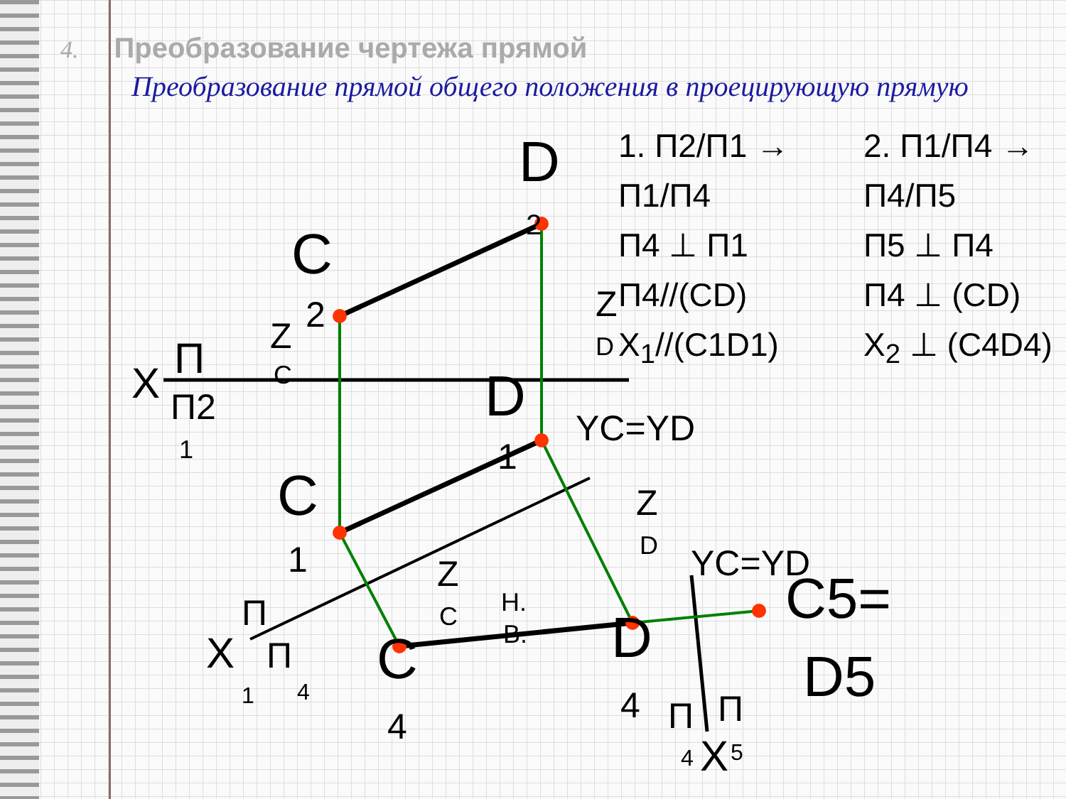4. Преобразование чертежа прямой
Преобразование прямой общего положения в проецирующую прямую
1. П2/П1 → П1/П4
П4 ⊥ П1
П4//(CD)
X<sub>1</sub>//(C1D1)
2. П1/П4 → П4/П5
П5 ⊥ П4
П4 ⊥ (CD)
X<sub>2</sub> ⊥ (C4D4)
D
2
C
2
Z
C
Z
D
X
П
П2
1
D
YC=YD
1
C
1
Z
D
Z
C
Н.
В.
X
П
П
1
4
C
4
D
4
YC=YD
C5=
D5
П
П
4
X
5